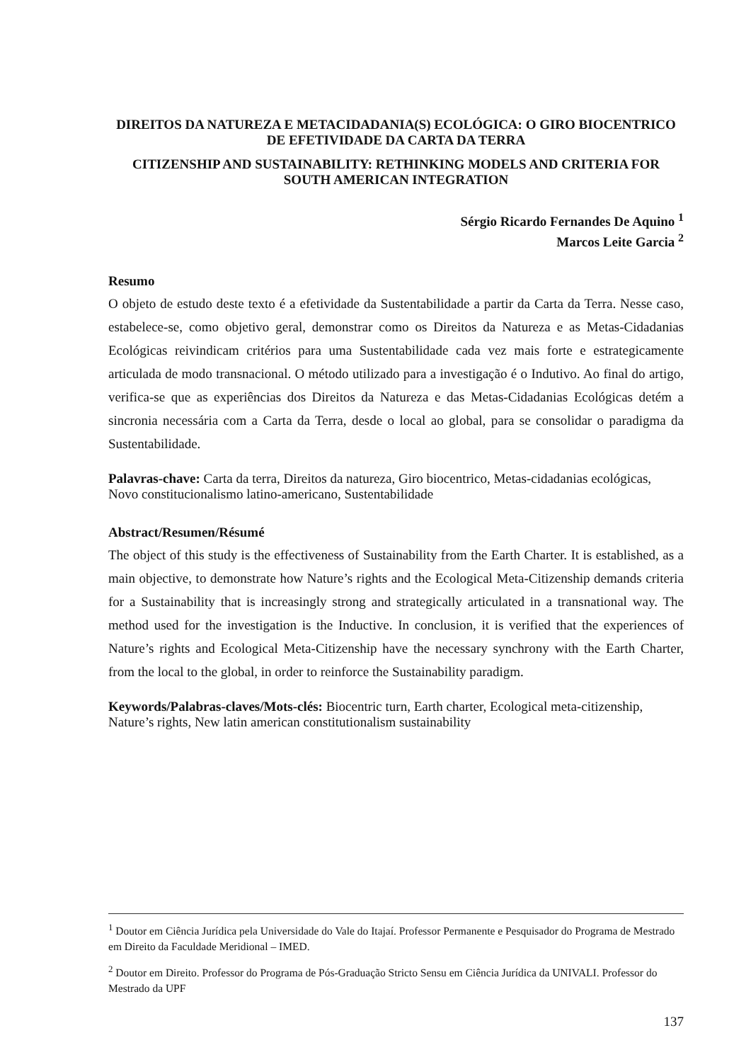DIREITOS DA NATUREZA E METACIDADANIA(S) ECOLÓGICA: O GIRO BIOCENTRICO DE EFETIVIDADE DA CARTA DA TERRA
CITIZENSHIP AND SUSTAINABILITY: RETHINKING MODELS AND CRITERIA FOR SOUTH AMERICAN INTEGRATION
Sérgio Ricardo Fernandes De Aquino <sup>1</sup>
Marcos Leite Garcia <sup>2</sup>
Resumo
O objeto de estudo deste texto é a efetividade da Sustentabilidade a partir da Carta da Terra. Nesse caso, estabelece-se, como objetivo geral, demonstrar como os Direitos da Natureza e as Metas-Cidadanias Ecológicas reivindicam critérios para uma Sustentabilidade cada vez mais forte e estrategicamente articulada de modo transnacional. O método utilizado para a investigação é o Indutivo. Ao final do artigo, verifica-se que as experiências dos Direitos da Natureza e das Metas-Cidadanias Ecológicas detém a sincronia necessária com a Carta da Terra, desde o local ao global, para se consolidar o paradigma da Sustentabilidade.
Palavras-chave: Carta da terra, Direitos da natureza, Giro biocentrico, Metas-cidadanias ecológicas, Novo constitucionalismo latino-americano, Sustentabilidade
Abstract/Resumen/Résumé
The object of this study is the effectiveness of Sustainability from the Earth Charter. It is established, as a main objective, to demonstrate how Nature’s rights and the Ecological Meta-Citizenship demands criteria for a Sustainability that is increasingly strong and strategically articulated in a transnational way. The method used for the investigation is the Inductive. In conclusion, it is verified that the experiences of Nature’s rights and Ecological Meta-Citizenship have the necessary synchrony with the Earth Charter, from the local to the global, in order to reinforce the Sustainability paradigm.
Keywords/Palabras-claves/Mots-clés: Biocentric turn, Earth charter, Ecological meta-citizenship, Nature’s rights, New latin american constitutionalism sustainability
<sup>1</sup> Doutor em Ciência Jurídica pela Universidade do Vale do Itajaí. Professor Permanente e Pesquisador do Programa de Mestrado em Direito da Faculdade Meridional – IMED.
<sup>2</sup> Doutor em Direito. Professor do Programa de Pós-Graduação Stricto Sensu em Ciência Jurídica da UNIVALI. Professor do Mestrado da UPF
137